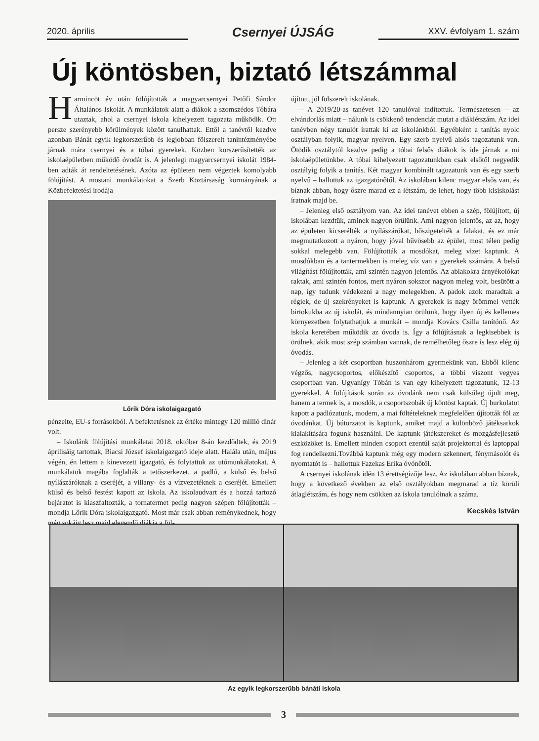2020. április
Csernyei ÚJSÁG
XXV. évfolyam 1. szám
Új köntösben, biztató létszámmal
Harmincöt év után fölújították a magyarcsernyei Petőfi Sándor Általános Iskolát. A munkálatok alatt a diákok a szomszédos Tóbára utaztak, ahol a csernyei iskola kihelyezett tagozata működik. Ott persze szerényebb körülmények között tanulhattak. Ettől a tanévtől kezdve azonban Bánát egyik legkorszerűbb és legjobban fölszerelt tanintézményébe járnak mára csernyei és a tóbai gyerekek. Közben korszerűsítették az iskolaépületben működő óvodát is. A jelenlegi magyarcsernyei iskolát 1984-ben adták át rendeltetésének. Azóta az épületen nem végeztek komolyabb fölújítást. A mostani munkálatokat a Szerb Köztársaság kormányának a Közbefektetési irodája
Lőrik Dóra iskolaigazgató
pénzelte, EU-s forrásokból. A befektetésnek az értéke mintegy 120 millió dinár volt.
– Iskolánk fölújítási munkálatai 2018. október 8-án kezdődtek, és 2019 áprilisáig tartottak, Biacsi József iskolaigazgató ideje alatt. Halála után, május végén, én lettem a kinevezett igazgató, és folytattuk az utómunkálatokat. A munkálatok magába foglalták a tetőszerkezet, a padló, a külső és belső nyílászáróknak a cseréjét, a villany- és a vízvezetéknek a cseréjét. Emellett külső és belső festést kapott az iskola. Az iskolaudvart és a hozzá tartozó bejáratot is kiaszfaltozták, a tornatermet pedig nagyon szépen fölújították – mondja Lőrik Dóra iskolaigazgató. Most már csak abban reménykednek, hogy még sokáig lesz majd elegendő diákja a föl-
újított, jól fölszerelt iskolának.
– A 2019/20-as tanévet 120 tanulóval indítottuk. Természetesen – az elvándorlás miatt – nálunk is csökkenő tendenciát mutat a diáklétszám. Az idei tanévben négy tanulót írattak ki az iskolánkból. Egyébként a tanítás nyolc osztályban folyik, magyar nyelven. Egy szerb nyelvű alsós tagozatunk van. Ötödik osztálytól kezdve pedig a tóbai felsős diákok is ide járnak a mi iskolaépületünkbe. A tóbai kihelyezett tagozatunkban csak elsőtől negyedik osztályig folyik a tanítás. Két magyar kombinált tagozatunk van és egy szerb nyelvű – hallottuk az igazgatónőtől. Az iskolában kilenc magyar elsős van, és bíznak abban, hogy őszre marad ez a létszám, de lehet, hogy több kisiskolást íratnak majd be.
– Jelenleg első osztályom van. Az idei tanévet ebben a szép, fölújított, új iskolában kezdtük, aminek nagyon örülünk. Ami nagyon jelentős, az az, hogy az épületen kicserélték a nyílászárókat, hőszigetelték a falakat, és ez már megmutatkozott a nyáron, hogy jóval hűvösebb az épület, most télen pedig sokkal melegebb van. Fölújították a mosdókat, meleg vizet kaptunk. A mosdókban és a tantermekben is meleg víz van a gyerekek számára. A belső világítást fölújították, ami szintén nagyon jelentős. Az ablakokra árnyékolókat raktak, ami szintén fontos, mert nyáron sokszor nagyon meleg volt, besütött a nap, így tudunk védekezni a nagy melegekben. A padok azok maradtak a régiek, de új szekrényeket is kaptunk. A gyerekek is nagy örömmel vették birtokukba az új iskolát, és mindannyian örülünk, hogy ilyen új és kellemes környezetben folytathatjuk a munkát – mondja Kovács Csilla tanítónő. Az iskola keretében működik az óvoda is. Így a fölújításnak a legkisebbek is örülnek, akik most szép számban vannak, de remélhetőleg őszre is lesz elég új óvodás.
– Jelenleg a két csoportban huszonhárom gyermekünk van. Ebből kilenc végzős, nagycsoportos, előkészítő csoportos, a többi viszont vegyes csoportban van. Ugyanígy Tóbán is van egy kihelyezett tagozatunk, 12-13 gyerekkel. A fölújítások során az óvodánk nem csak külsőleg újult meg, hanem a termek is, a mosdók, a csoportszobák új köntöst kaptak. Új burkolatot kapott a padlózatunk, modern, a mai föltételeknek megfelelően újították föl az óvodánkat. Új bútorzatot is kaptunk, amiket majd a különböző játéksarkok kialakítására fogunk használni. De kaptunk játékszereket és mozgásfejlesztő eszközöket is. Emellett minden csoport ezentúl saját projektorral és laptoppal fog rendelkezni.Továbbá kaptunk még egy modern szkennert, fénymásolót és nyomtatót is – hallottuk Fazekas Erika óvónőtől.
A csernyei iskolának idén 13 érettségizője lesz. Az iskolában abban bíznak, hogy a következő években az első osztályokban megmarad a tíz körüli átlaglétszám, és hogy nem csökken az iskola tanulóinak a száma.
Kecskés István
Az egyik legkorszerűbb bánáti iskola
3